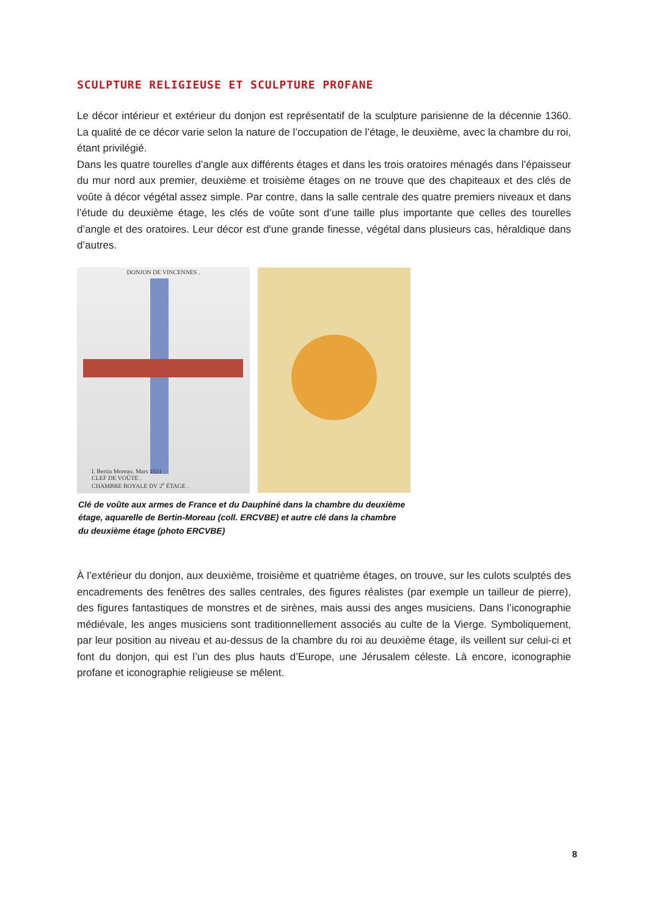SCULPTURE RELIGIEUSE ET SCULPTURE PROFANE
Le décor intérieur et extérieur du donjon est représentatif de la sculpture parisienne de la décennie 1360. La qualité de ce décor varie selon la nature de l’occupation de l’étage, le deuxième, avec la chambre du roi, étant privilégié.
Dans les quatre tourelles d’angle aux différents étages et dans les trois oratoires ménagés dans l’épaisseur du mur nord aux premier, deuxième et troisième étages on ne trouve que des chapiteaux et des clés de voûte à décor végétal assez simple. Par contre, dans la salle centrale des quatre premiers niveaux et dans l’étude du deuxième étage, les clés de voûte sont d’une taille plus importante que celles des tourelles d’angle et des oratoires. Leur décor est d'une grande finesse, végétal dans plusieurs cas, héraldique dans d’autres.
DONJON DE VINCENNES .
I. Bertin Moreau. Mars 1931
CLEF DE VOÛTE .
CHAMBRE ROYALE DV 2<sup>e</sup> ÉTAGE .
Clé de voûte aux armes de France et du Dauphiné dans la chambre du deuxième étage, aquarelle de Bertin-Moreau (coll. ERCVBE) et autre clé dans la chambre du deuxième étage (photo ERCVBE)
À l’extérieur du donjon, aux deuxième, troisième et quatrième étages, on trouve, sur les culots sculptés des encadrements des fenêtres des salles centrales, des figures réalistes (par exemple un tailleur de pierre), des figures fantastiques de monstres et de sirènes, mais aussi des anges musiciens. Dans l’iconographie médiévale, les anges musiciens sont traditionnellement associés au culte de la Vierge. Symboliquement, par leur position au niveau et au-dessus de la chambre du roi au deuxième étage, ils veillent sur celui-ci et font du donjon, qui est l’un des plus hauts d’Europe, une Jérusalem céleste. Là encore, iconographie profane et iconographie religieuse se mêlent.
8